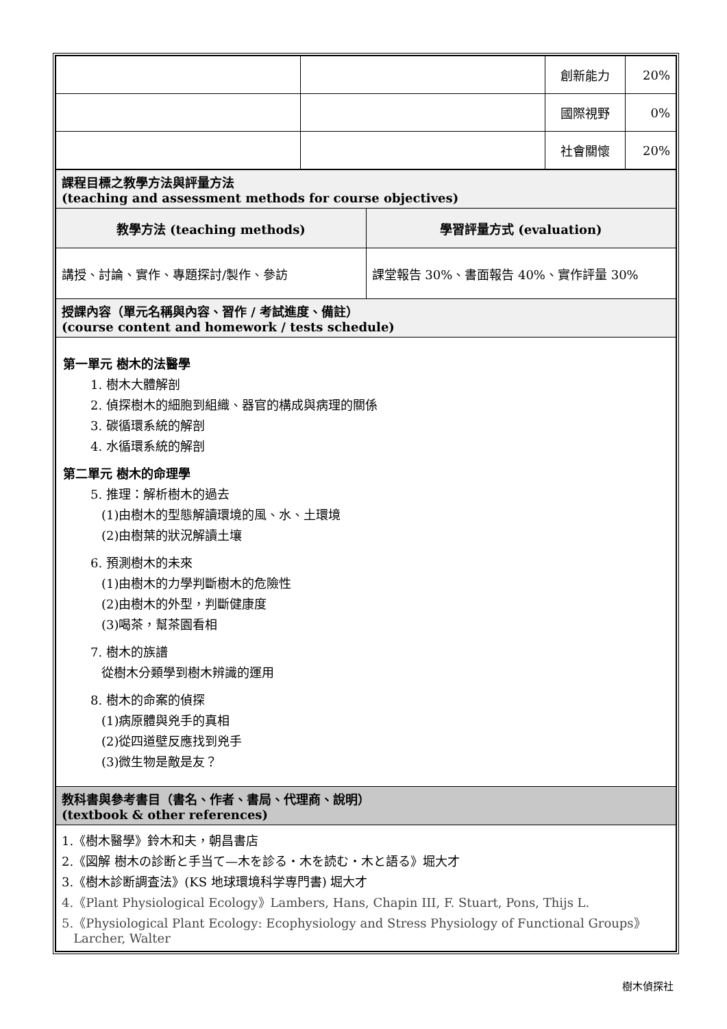| | | 創新能力 | 20% |
| | | 國際視野 | 0% |
| | | 社會關懷 | 20% |
| 課程目標之教學方法與評量方法 (teaching and assessment methods for course objectives) | |
| 教學方法 (teaching methods) | 學習評量方式 (evaluation) |
| 講授、討論、實作、專題探討/製作、參訪 | 課堂報告 30%、書面報告 40%、實作評量 30% |
| 授課內容（單元名稱與內容、習作 / 考試進度、備註） (course content and homework / tests schedule) | |
| 第一單元 樹木的法醫學 1. 樹木大體解剖 2. 偵探樹木的細胞到組織、器官的構成與病理的關係 3. 碳循環系統的解剖 4. 水循環系統的解剖 第二單元 樹木的命理學 5. 推理：解析樹木的過去 (1)由樹木的型態解讀環境的風、水、土環境 (2)由樹葉的狀況解讀土壤 6. 預測樹木的未來 (1)由樹木的力學判斷樹木的危險性 (2)由樹木的外型，判斷健康度 (3)喝茶，幫茶園看相 7. 樹木的族譜 從樹木分類學到樹木辨識的運用 8. 樹木的命案的偵探 (1)病原體與兇手的真相 (2)從四道壁反應找到兇手 (3)微生物是敵是友？ | |
| 教科書與參考書目（書名、作者、書局、代理商、說明） (textbook & other references) | |
| 1.《樹木醫學》鈴木和夫，朝昌書店 2.《図解 樹木の診断と手当て—木を診る・木を読む・木と語る》堀大才 3.《樹木診断調査法》(KS 地球環境科学専門書) 堀大才 4.《Plant Physiological Ecology》Lambers, Hans, Chapin III, F. Stuart, Pons, Thijs L. 5.《Physiological Plant Ecology: Ecophysiology and Stress Physiology of Functional Groups》 Larcher, Walter | |
樹木偵探社